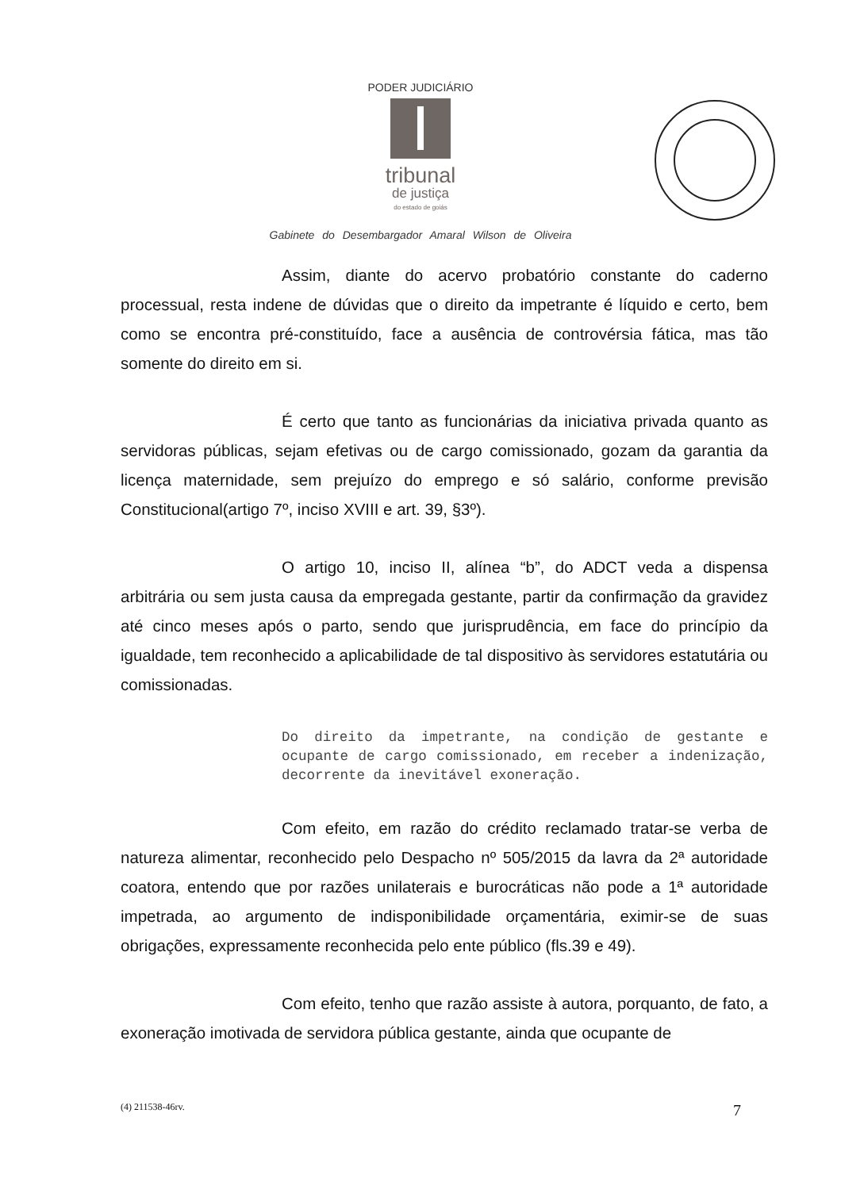PODER JUDICIÁRIO
tribunal
de justiça
do estado de goiás
Gabinete do Desembargador Amaral Wilson de Oliveira
Assim, diante do acervo probatório constante do caderno processual, resta indene de dúvidas que o direito da impetrante é líquido e certo, bem como se encontra pré-constituído, face a ausência de controvérsia fática, mas tão somente do direito em si.
É certo que tanto as funcionárias da iniciativa privada quanto as servidoras públicas, sejam efetivas ou de cargo comissionado, gozam da garantia da licença maternidade, sem prejuízo do emprego e só salário, conforme previsão Constitucional(artigo 7º, inciso XVIII e art. 39, §3º).
O artigo 10, inciso II, alínea “b”, do ADCT veda a dispensa arbitrária ou sem justa causa da empregada gestante, partir da confirmação da gravidez até cinco meses após o parto, sendo que jurisprudência, em face do princípio da igualdade, tem reconhecido a aplicabilidade de tal dispositivo às servidores estatutária ou comissionadas.
Do direito da impetrante, na condição de gestante e ocupante de cargo comissionado, em receber a indenização, decorrente da inevitável exoneração.
Com efeito, em razão do crédito reclamado tratar-se verba de natureza alimentar, reconhecido pelo Despacho nº 505/2015 da lavra da 2ª autoridade coatora, entendo que por razões unilaterais e burocráticas não pode a 1ª autoridade impetrada, ao argumento de indisponibilidade orçamentária, eximir-se de suas obrigações, expressamente reconhecida pelo ente público (fls.39 e 49).
Com efeito, tenho que razão assiste à autora, porquanto, de fato, a exoneração imotivada de servidora pública gestante, ainda que ocupante de
(4) 211538-46rv. 7